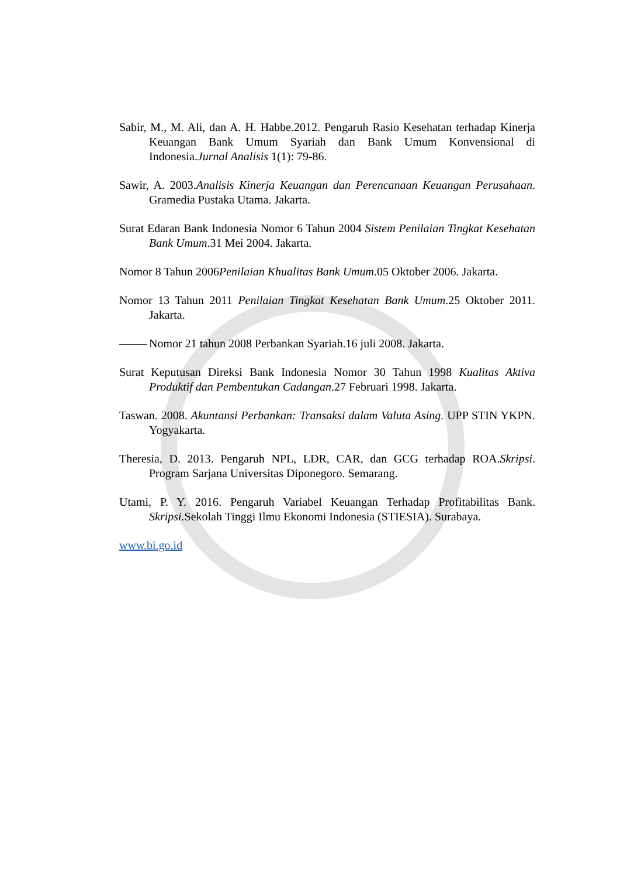Sabir, M., M. Ali, dan A. H. Habbe.2012. Pengaruh Rasio Kesehatan terhadap Kinerja Keuangan Bank Umum Syariah dan Bank Umum Konvensional di Indonesia.Jurnal Analisis 1(1): 79-86.
Sawir, A. 2003.Analisis Kinerja Keuangan dan Perencanaan Keuangan Perusahaan. Gramedia Pustaka Utama. Jakarta.
Surat Edaran Bank Indonesia Nomor 6 Tahun 2004 Sistem Penilaian Tingkat Kesehatan Bank Umum.31 Mei 2004. Jakarta.
Nomor 8 Tahun 2006Penilaian Khualitas Bank Umum.05 Oktober 2006. Jakarta.
Nomor 13 Tahun 2011 Penilaian Tingkat Kesehatan Bank Umum.25 Oktober 2011. Jakarta.
Nomor 21 tahun 2008 Perbankan Syariah.16 juli 2008. Jakarta.
Surat Keputusan Direksi Bank Indonesia Nomor 30 Tahun 1998 Kualitas Aktiva Produktif dan Pembentukan Cadangan.27 Februari 1998. Jakarta.
Taswan. 2008. Akuntansi Perbankan: Transaksi dalam Valuta Asing. UPP STIN YKPN. Yogyakarta.
Theresia, D. 2013. Pengaruh NPL, LDR, CAR, dan GCG terhadap ROA.Skripsi. Program Sarjana Universitas Diponegoro. Semarang.
Utami, P. Y. 2016. Pengaruh Variabel Keuangan Terhadap Profitabilitas Bank. Skripsi. Sekolah Tinggi Ilmu Ekonomi Indonesia (STIESIA). Surabaya.
www.bi.go.id